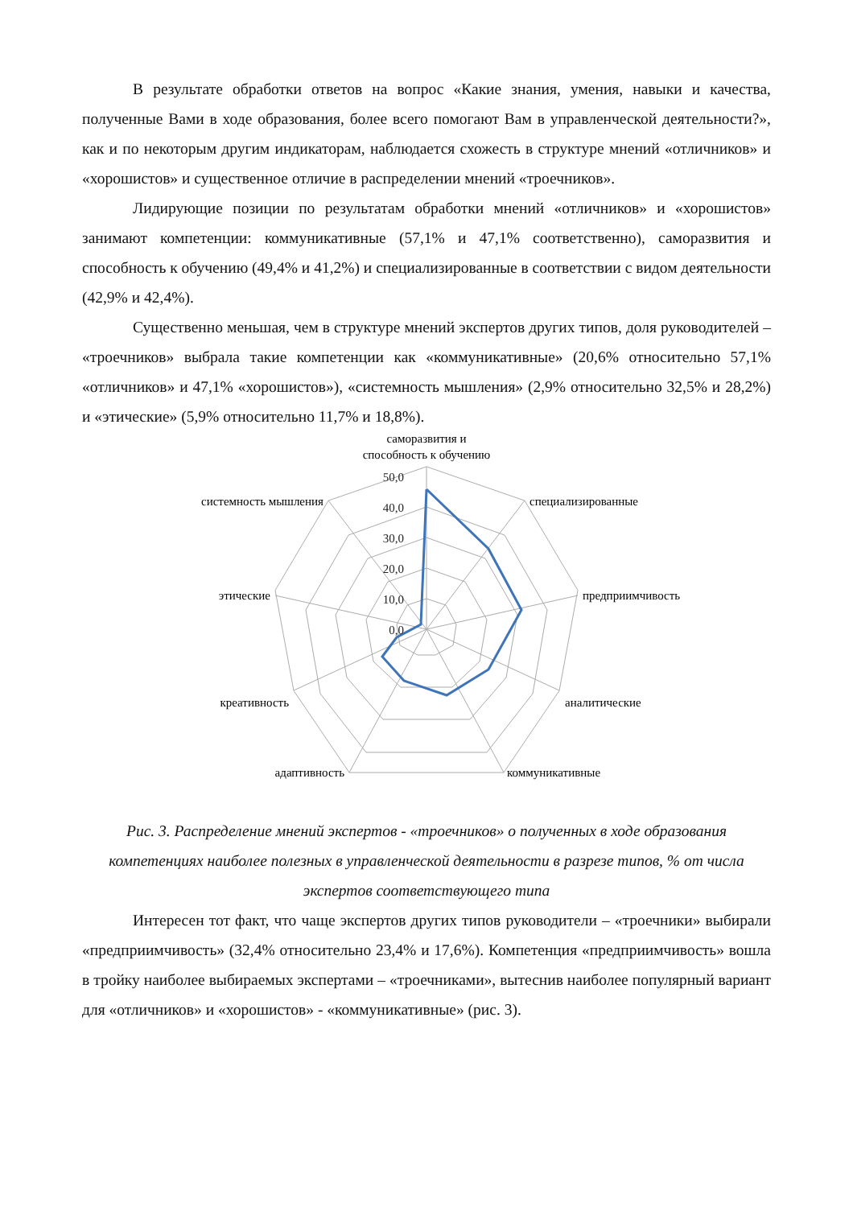В результате обработки ответов на вопрос «Какие знания, умения, навыки и качества, полученные Вами в ходе образования, более всего помогают Вам в управленческой деятельности?», как и по некоторым другим индикаторам, наблюдается схожесть в структуре мнений «отличников» и «хорошистов» и существенное отличие в распределении мнений «троечников».
Лидирующие позиции по результатам обработки мнений «отличников» и «хорошистов» занимают компетенции: коммуникативные (57,1% и 47,1% соответственно), саморазвития и способность к обучению (49,4% и 41,2%) и специализированные в соответствии с видом деятельности (42,9% и 42,4%).
Существенно меньшая, чем в структуре мнений экспертов других типов, доля руководителей – «троечников» выбрала такие компетенции как «коммуникативные» (20,6% относительно 57,1% «отличников» и 47,1% «хорошистов»), «системность мышления» (2,9% относительно 32,5% и 28,2%) и «этические» (5,9% относительно 11,7% и 18,8%).
50,0
40,0
30,0
20,0
10,0
0,0
саморазвития и
способность к обучению
специализированные
предприимчивость
аналитические
коммуникативные
адаптивность
креативность
этические
системность мышления
Рис. 3. Распределение мнений экспертов - «троечников» о полученных в ходе образования компетенциях наиболее полезных в управленческой деятельности в разрезе типов, % от числа экспертов соответствующего типа
Интересен тот факт, что чаще экспертов других типов руководители – «троечники» выбирали «предприимчивость» (32,4% относительно 23,4% и 17,6%). Компетенция «предприимчивость» вошла в тройку наиболее выбираемых экспертами – «троечниками», вытеснив наиболее популярный вариант для «отличников» и «хорошистов» - «коммуникативные» (рис. 3).